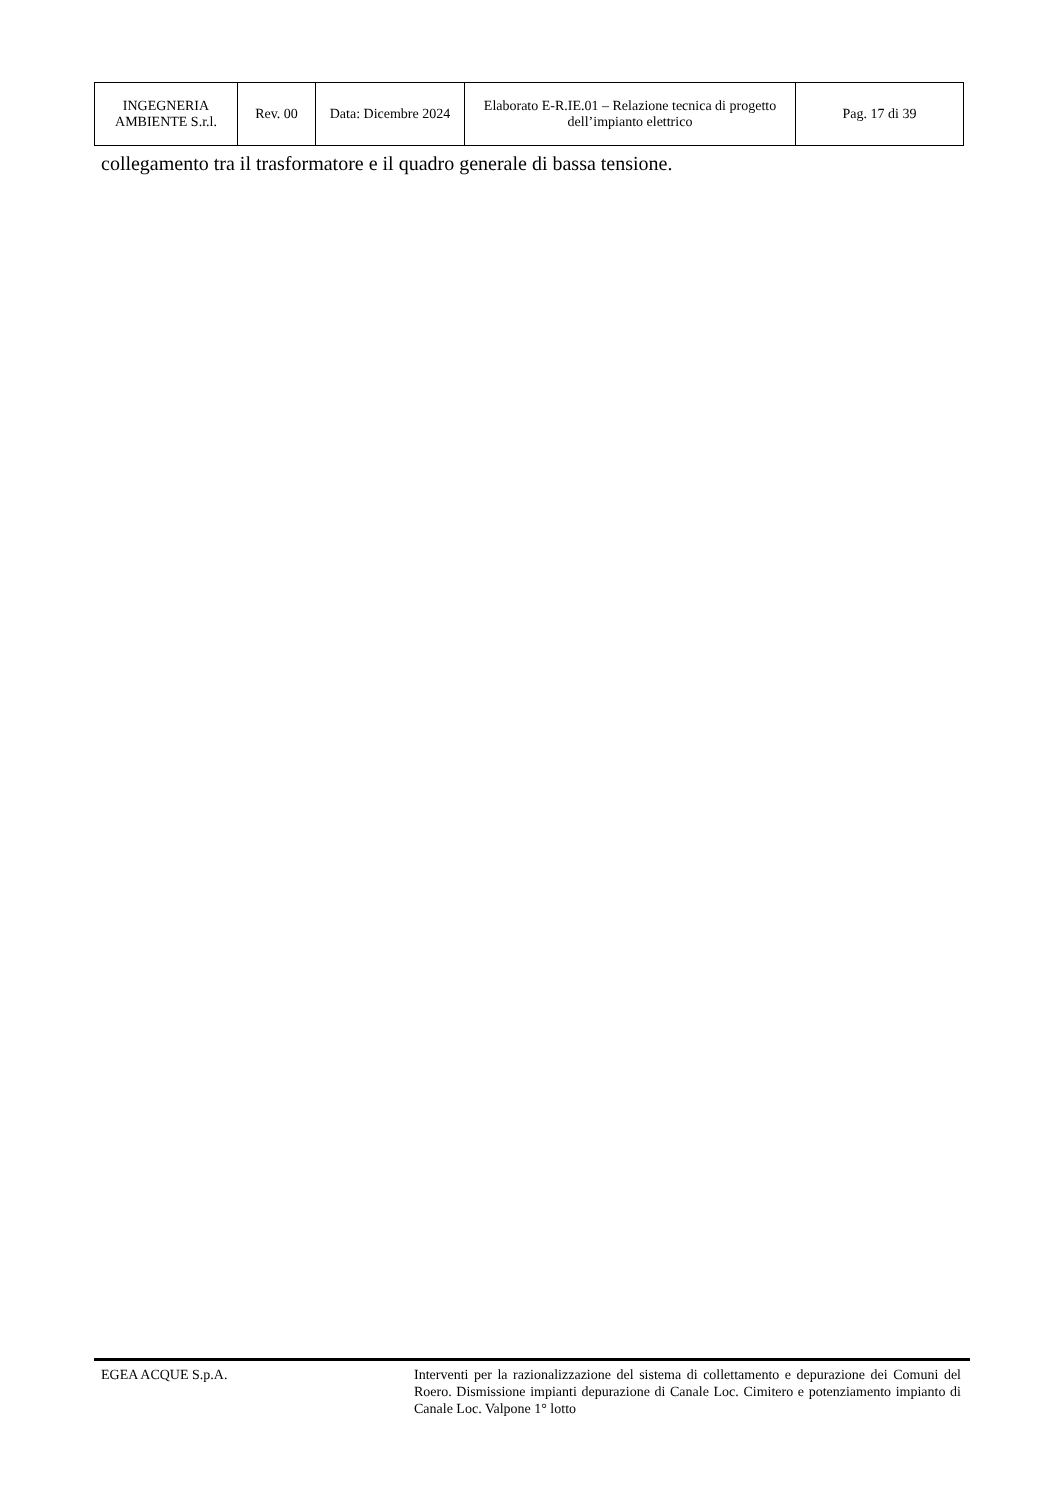| INGEGNERIA AMBIENTE S.r.l. | Rev. 00 | Data: Dicembre 2024 | Elaborato E-R.IE.01 – Relazione tecnica di progetto dell’impianto elettrico | Pag. 17 di 39 |
collegamento tra il trasformatore e il quadro generale di bassa tensione.
EGEA ACQUE S.p.A. Interventi per la razionalizzazione del sistema di collettamento e depurazione dei Comuni del Roero. Dismissione impianti depurazione di Canale Loc. Cimitero e potenziamento impianto di Canale Loc. Valpone 1° lotto